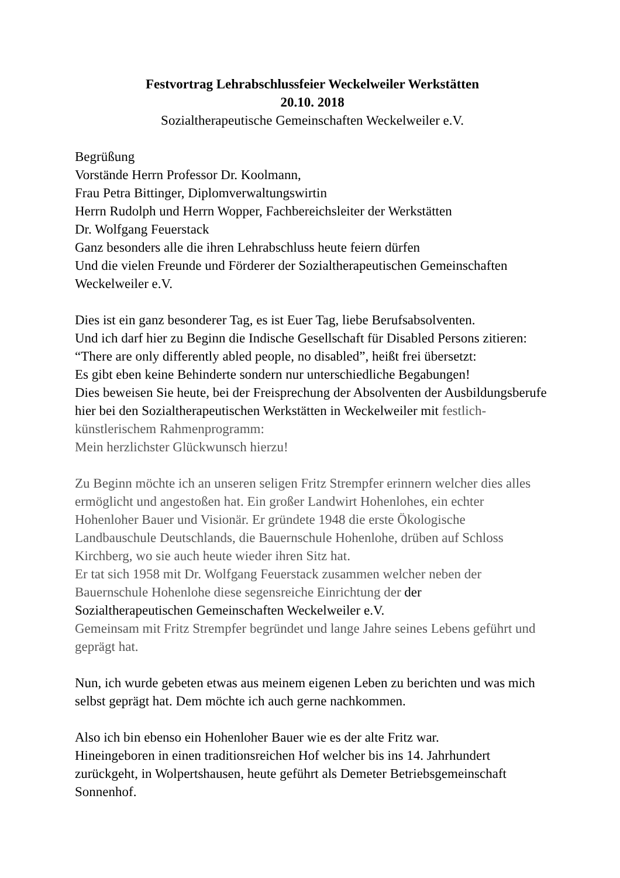Festvortrag Lehrabschlussfeier Weckelweiler Werkstätten
20.10. 2018
Sozialtherapeutische Gemeinschaften Weckelweiler e.V.
Begrüßung
Vorstände Herrn Professor Dr. Koolmann,
Frau Petra Bittinger, Diplomverwaltungswirtin
Herrn Rudolph und Herrn Wopper, Fachbereichsleiter der Werkstätten
Dr. Wolfgang Feuerstack
Ganz besonders alle die ihren Lehrabschluss heute feiern dürfen
Und die vielen Freunde und Förderer der Sozialtherapeutischen Gemeinschaften Weckelweiler e.V.
Dies ist ein ganz besonderer Tag, es ist Euer Tag, liebe Berufsabsolventen.
Und ich darf hier zu Beginn die Indische Gesellschaft für Disabled Persons zitieren: “There are only differently abled people, no disabled”, heißt frei übersetzt:
Es gibt eben keine Behinderte sondern nur unterschiedliche Begabungen!
Dies beweisen Sie heute, bei der Freisprechung der Absolventen der Ausbildungsberufe hier bei den Sozialtherapeutischen Werkstätten in Weckelweiler mit festlich-künstlerischem Rahmenprogramm:
Mein herzlichster Glückwunsch hierzu!
Zu Beginn möchte ich an unseren seligen Fritz Strempfer erinnern welcher dies alles ermöglicht und angestoßen hat. Ein großer Landwirt Hohenlohes, ein echter Hohenloher Bauer und Visionär. Er gründete 1948 die erste Ökologische Landbauschule Deutschlands, die Bauernschule Hohenlohe, drüben auf Schloss Kirchberg, wo sie auch heute wieder ihren Sitz hat.
Er tat sich 1958 mit Dr. Wolfgang Feuerstack zusammen welcher neben der Bauernschule Hohenlohe diese segensreiche Einrichtung der der
Sozialtherapeutischen Gemeinschaften Weckelweiler e.V.
Gemeinsam mit Fritz Strempfer begründet und lange Jahre seines Lebens geführt und geprägt hat.
Nun, ich wurde gebeten etwas aus meinem eigenen Leben zu berichten und was mich selbst geprägt hat. Dem möchte ich auch gerne nachkommen.
Also ich bin ebenso ein Hohenloher Bauer wie es der alte Fritz war.
Hineingeboren in einen traditionsreichen Hof welcher bis ins 14. Jahrhundert zurückgeht, in Wolpertshausen, heute geführt als Demeter Betriebsgemeinschaft Sonnenhof.